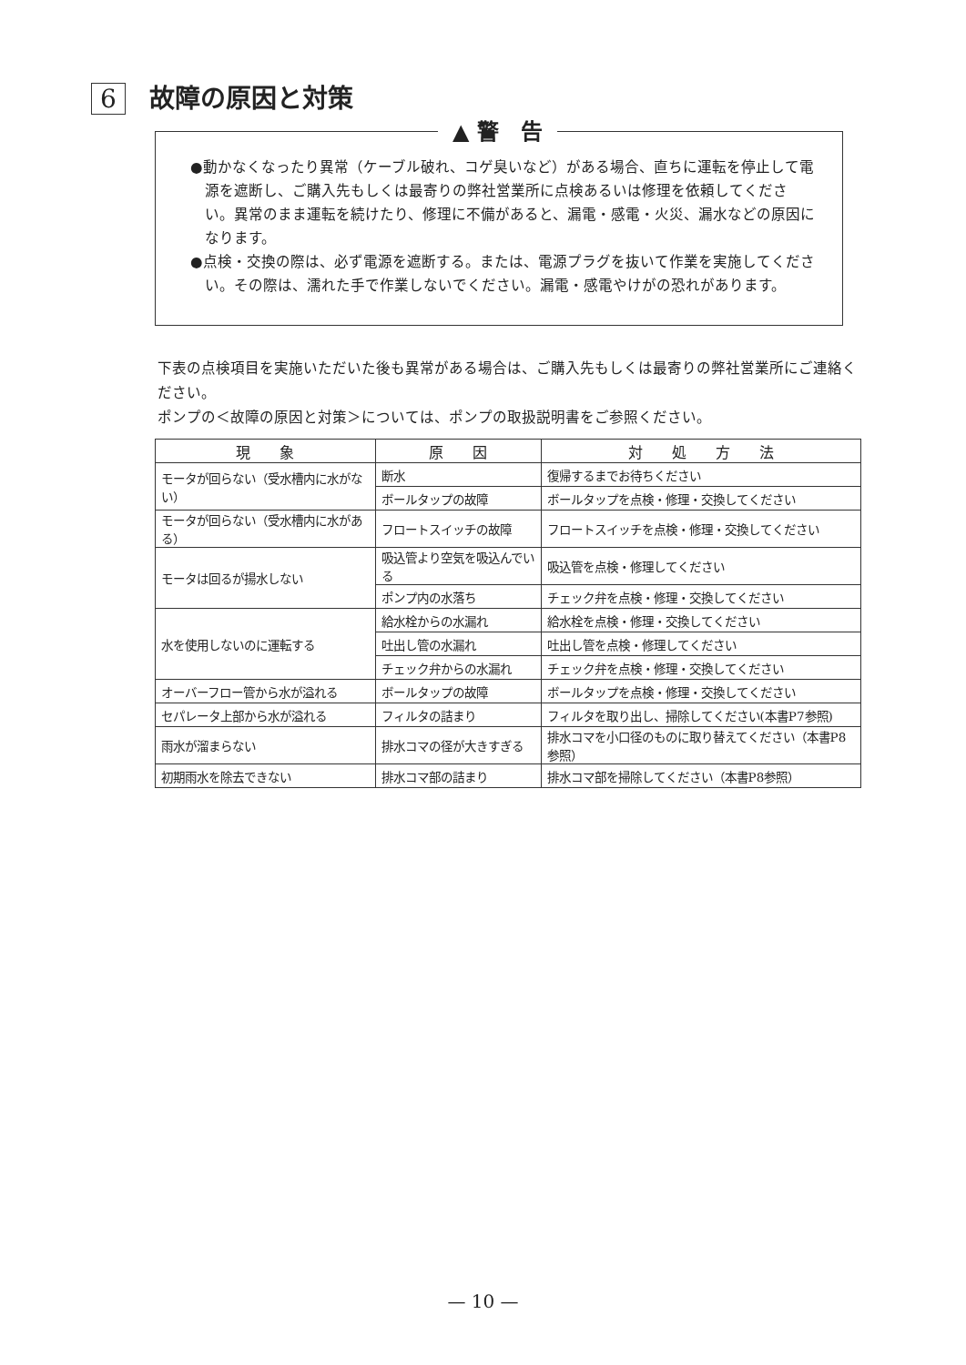6 故障の原因と対策
▲ 警　告
●動かなくなったり異常（ケーブル破れ、コゲ臭いなど）がある場合、直ちに運転を停止して電源を遮断し、ご購入先もしくは最寄りの弊社営業所に点検あるいは修理を依頼してください。異常のまま運転を続けたり、修理に不備があると、漏電・感電・火災、漏水などの原因になります。
●点検・交換の際は、必ず電源を遮断する。または、電源プラグを抜いて作業を実施してください。その際は、濡れた手で作業しないでください。漏電・感電やけがの恐れがあります。
下表の点検項目を実施いただいた後も異常がある場合は、ご購入先もしくは最寄りの弊社営業所にご連絡ください。
ポンプの＜故障の原因と対策＞については、ポンプの取扱説明書をご参照ください。
| 現 象 | 原 因 | 対 処 方 法 |
| --- | --- | --- |
| モータが回らない（受水槽内に水がない） | 断水 | 復帰するまでお待ちください |
| | ボールタップの故障 | ボールタップを点検・修理・交換してください |
| モータが回らない（受水槽内に水がある） | フロートスイッチの故障 | フロートスイッチを点検・修理・交換してください |
| モータは回るが揚水しない | 吸込管より空気を吸込んでいる | 吸込管を点検・修理してください |
| | ポンプ内の水落ち | チェック弁を点検・修理・交換してください |
| 水を使用しないのに運転する | 給水栓からの水漏れ | 給水栓を点検・修理・交換してください |
| | 吐出し管の水漏れ | 吐出し管を点検・修理してください |
| | チェック弁からの水漏れ | チェック弁を点検・修理・交換してください |
| オーバーフロー管から水が溢れる | ボールタップの故障 | ボールタップを点検・修理・交換してください |
| セパレータ上部から水が溢れる | フィルタの詰まり | フィルタを取り出し、掃除してください(本書P7参照) |
| 雨水が溜まらない | 排水コマの径が大きすぎる | 排水コマを小口径のものに取り替えてください（本書P8参照） |
| 初期雨水を除去できない | 排水コマ部の詰まり | 排水コマ部を掃除してください（本書P8参照） |
— 10 —